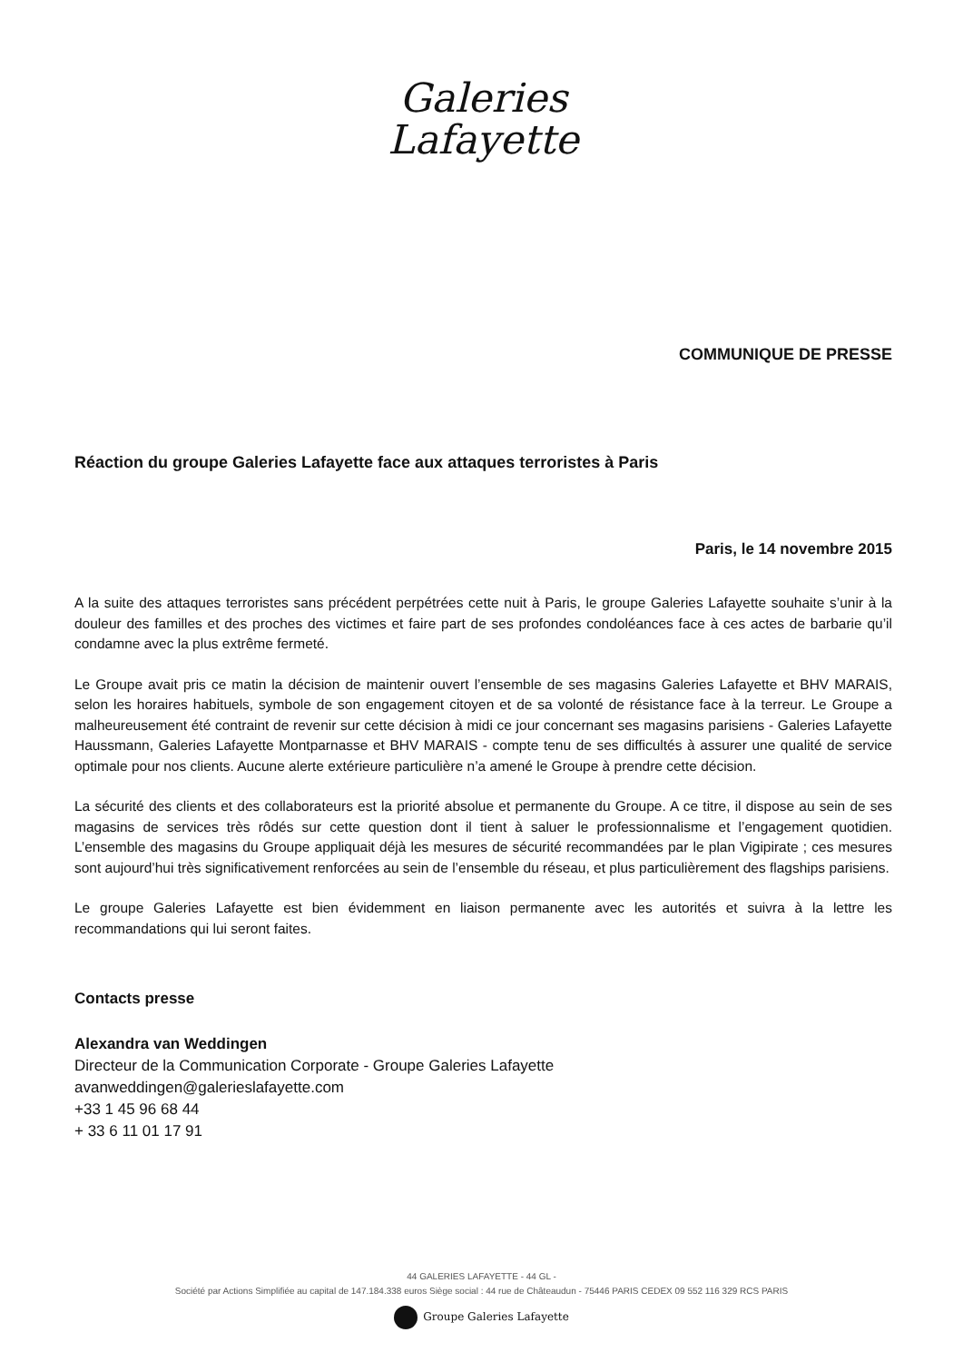Galeries
Lafayette
COMMUNIQUE DE PRESSE
Réaction du groupe Galeries Lafayette face aux attaques terroristes à Paris
Paris, le 14 novembre 2015
A la suite des attaques terroristes sans précédent perpétrées cette nuit à Paris, le groupe Galeries Lafayette souhaite s’unir à la douleur des familles et des proches des victimes et faire part de ses profondes condoléances face à ces actes de barbarie qu’il condamne avec la plus extrême fermeté.
Le Groupe avait pris ce matin la décision de maintenir ouvert l’ensemble de ses magasins Galeries Lafayette et BHV MARAIS, selon les horaires habituels, symbole de son engagement citoyen et de sa volonté de résistance face à la terreur. Le Groupe a malheureusement été contraint de revenir sur cette décision à midi ce jour concernant ses magasins parisiens - Galeries Lafayette Haussmann, Galeries Lafayette Montparnasse et BHV MARAIS - compte tenu de ses difficultés à assurer une qualité de service optimale pour nos clients. Aucune alerte extérieure particulière n’a amené le Groupe à prendre cette décision.
La sécurité des clients et des collaborateurs est la priorité absolue et permanente du Groupe. A ce titre, il dispose au sein de ses magasins de services très rôdés sur cette question dont il tient à saluer le professionnalisme et l’engagement quotidien. L’ensemble des magasins du Groupe appliquait déjà les mesures de sécurité recommandées par le plan Vigipirate ; ces mesures sont aujourd’hui très significativement renforcées au sein de l’ensemble du réseau, et plus particulièrement des flagships parisiens.
Le groupe Galeries Lafayette est bien évidemment en liaison permanente avec les autorités et suivra à la lettre les recommandations qui lui seront faites.
Contacts presse
Alexandra van Weddingen
Directeur de la Communication Corporate - Groupe Galeries Lafayette
avanweddingen@galerieslafayette.com
+33 1 45 96 68 44
+ 33 6 11 01 17 91
44 GALERIES LAFAYETTE - 44 GL -
Société par Actions Simplifiée au capital de 147.184.338 euros Siège social : 44 rue de Châteaudun - 75446 PARIS CEDEX 09 552 116 329 RCS PARIS
Groupe Galeries Lafayette